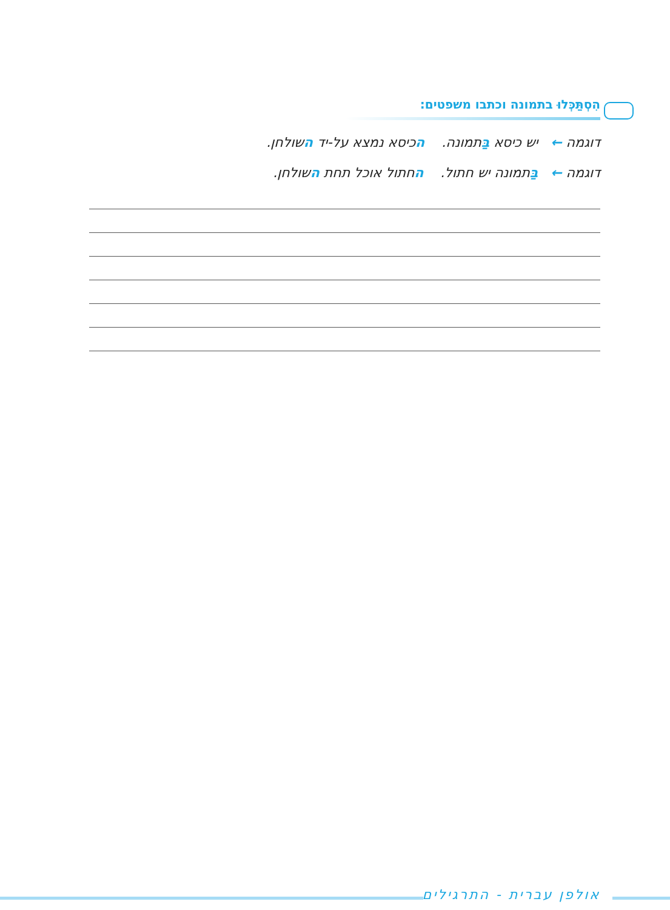הִסְתַּכְּלוּ בתמונה וכתבו משפטים:
דוגמה ← יש כיסא בַּתמונה. הכיסא נמצא על-יד השולחן.
דוגמה ← בַּתמונה יש חתול. החתול אוכל תחת השולחן.
אולפן עברית - התרגילים